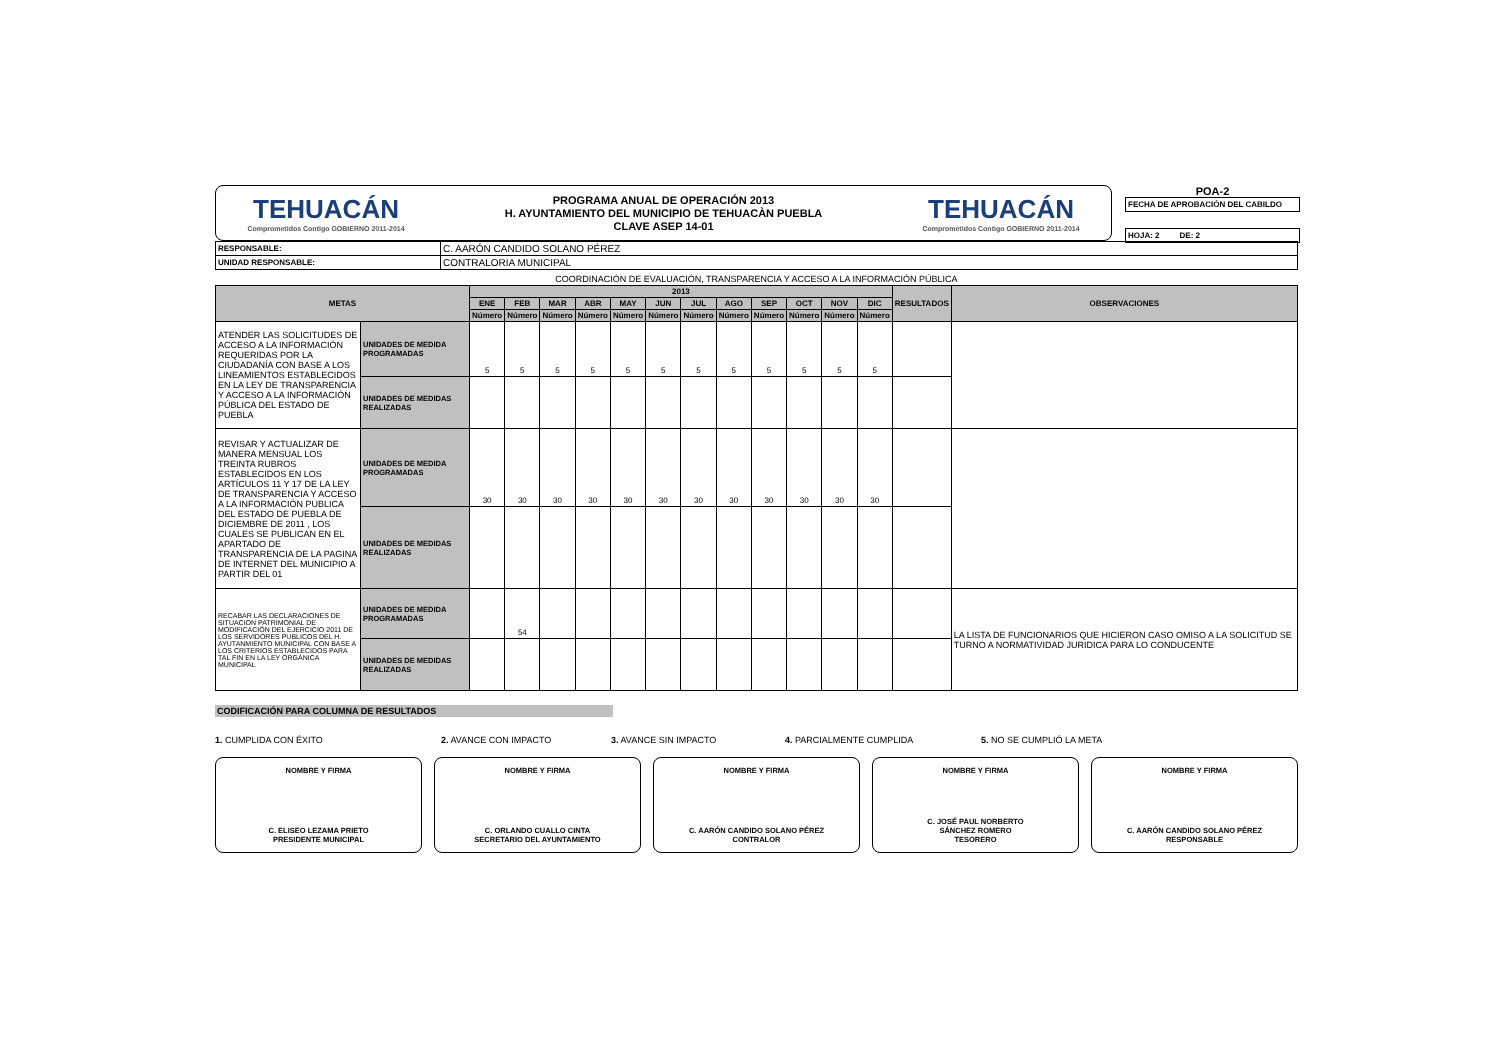TEHUACÁN
Comprometidos Contigo GOBIERNO 2011-2014
PROGRAMA ANUAL DE OPERACIÓN 2013
H. AYUNTAMIENTO DEL MUNICIPIO DE TEHUACÀN PUEBLA
CLAVE ASEP 14-01
TEHUACÁN
Comprometidos Contigo GOBIERNO 2011-2014
POA-2
FECHA DE APROBACIÓN DEL CABILDO
HOJA: 2 DE: 2
| RESPONSABLE: | C. AARÓN CANDIDO SOLANO PÉREZ |
| UNIDAD RESPONSABLE: | CONTRALORIA MUNICIPAL |
COORDINACIÓN DE EVALUACIÓN, TRANSPARENCIA Y ACCESO A LA INFORMACIÓN PÚBLICA
| METAS | | 2013 | | | | | | | | | | | | RESULTADOS | OBSERVACIONES |
| --- | --- | --- | --- | --- | --- | --- | --- | --- | --- | --- | --- | --- | --- | --- | --- |
| | | ENE | FEB | MAR | ABR | MAY | JUN | JUL | AGO | SEP | OCT | NOV | DIC | | |
| | | Número | Número | Número | Número | Número | Número | Número | Número | Número | Número | Número | Número | | |
| ATENDER LAS SOLICITUDES DE ACCESO A LA INFORMACIÓN REQUERIDAS POR LA CIUDADANÍA CON BASE A LOS LINEAMIENTOS ESTABLECIDOS EN LA LEY DE TRANSPARENCIA Y ACCESO A LA INFORMACIÓN PÚBLICA DEL ESTADO DE PUEBLA | UNIDADES DE MEDIDA PROGRAMADAS | 5 | 5 | 5 | 5 | 5 | 5 | 5 | 5 | 5 | 5 | 5 | 5 | | |
| | UNIDADES DE MEDIDAS REALIZADAS | | | | | | | | | | | | | | |
| REVISAR Y ACTUALIZAR DE MANERA MENSUAL LOS TREINTA RUBROS ESTABLECIDOS EN LOS ARTÍCULOS 11 Y 17 DE LA LEY DE TRANSPARENCIA Y ACCESO A LA INFORMACIÓN PUBLICA DEL ESTADO DE PUEBLA DE DICIEMBRE DE 2011 , LOS CUALES SE PUBLICAN EN EL APARTADO DE TRANSPARENCIA DE LA PAGINA DE INTERNET DEL MUNICIPIO A PARTIR DEL 01 | UNIDADES DE MEDIDA PROGRAMADAS | 30 | 30 | 30 | 30 | 30 | 30 | 30 | 30 | 30 | 30 | 30 | 30 | | |
| | UNIDADES DE MEDIDAS REALIZADAS | | | | | | | | | | | | | | |
| RECABAR LAS DECLARACIONES DE SITUACION PATRIMONIAL DE MODIFICACIÓN DEL EJERCICIO 2011 DE LOS SERVIDORES PUBLICOS DEL H. AYUTANMIENTO MUNICIPAL CON BASE A LOS CRITERIOS ESTABLECIDOS PARA TAL FIN EN LA LEY ORGÁNICA MUNICIPAL | UNIDADES DE MEDIDA PROGRAMADAS | | 54 | | | | | | | | | | | | LA LISTA DE FUNCIONARIOS QUE HICIERON CASO OMISO A LA SOLICITUD SE TURNO A NORMATIVIDAD JURIDICA PARA LO CONDUCENTE |
| | UNIDADES DE MEDIDAS REALIZADAS | | | | | | | | | | | | | | |
CODIFICACIÓN PARA COLUMNA DE RESULTADOS
1. CUMPLIDA CON ÉXITO 2. AVANCE CON IMPACTO 3. AVANCE SIN IMPACTO 4. PARCIALMENTE CUMPLIDA 5. NO SE CUMPLIÓ LA META
NOMBRE Y FIRMA
C. ELISEO LEZAMA PRIETO
PRESIDENTE MUNICIPAL
NOMBRE Y FIRMA
C. ORLANDO CUALLO CINTA
SECRETARIO DEL AYUNTAMIENTO
NOMBRE Y FIRMA
C. AARÓN CANDIDO SOLANO PÉREZ
CONTRALOR
NOMBRE Y FIRMA
C. JOSÉ PAUL NORBERTO
SÁNCHEZ ROMERO
TESORERO
NOMBRE Y FIRMA
C. AARÓN CANDIDO SOLANO PÉREZ
RESPONSABLE